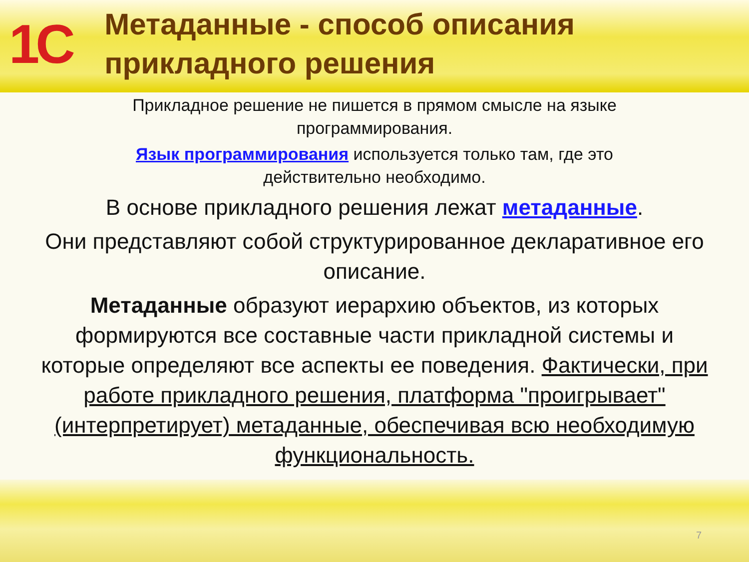1C
Метаданные - способ описания прикладного решения
Прикладное решение не пишется в прямом смысле на языке программирования.
Язык программирования используется только там, где это действительно необходимо.
В основе прикладного решения лежат метаданные.
Они представляют собой структурированное декларативное его описание.
Метаданные образуют иерархию объектов, из которых формируются все составные части прикладной системы и которые определяют все аспекты ее поведения. Фактически, при работе прикладного решения, платформа "проигрывает" (интерпретирует) метаданные, обеспечивая всю необходимую функциональность.
7